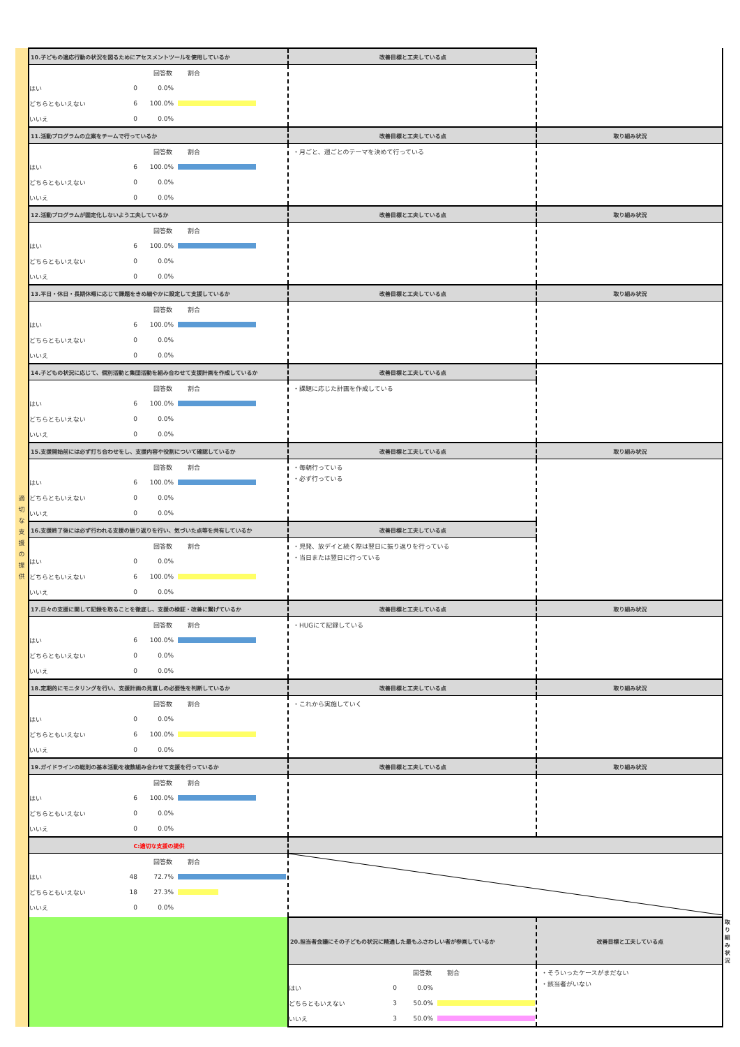| 適 切 な 支 援 の 提 供 | 10.子どもの適応行動の状況を図るためにアセスメントツールを使用しているか | 改善目標と工夫している点 | | |
| | 回答数 割合 はい 0 0.0% どちらともいえない 6 100.0% いいえ 0 0.0% | | | |
| | 11.活動プログラムの立案をチームで行っているか | 改善目標と工夫している点 | 取り組み状況 | |
| | 回答数 割合 はい 6 100.0% どちらともいえない 0 0.0% いいえ 0 0.0% | ・月ごと、週ごとのテーマを決めて行っている | | |
| | 12.活動プログラムが固定化しないよう工夫しているか | 改善目標と工夫している点 | 取り組み状況 | |
| | 回答数 割合 はい 6 100.0% どちらともいえない 0 0.0% いいえ 0 0.0% | | | |
| | 13.平日・休日・長期休暇に応じて課題をきめ細やかに設定して支援しているか | 改善目標と工夫している点 | 取り組み状況 | |
| | 回答数 割合 はい 6 100.0% どちらともいえない 0 0.0% いいえ 0 0.0% | | | |
| | 14.子どもの状況に応じて、個別活動と集団活動を組み合わせて支援計画を作成しているか | 改善目標と工夫している点 | | |
| | 回答数 割合 はい 6 100.0% どちらともいえない 0 0.0% いいえ 0 0.0% | ・課題に応じた計画を作成している | | |
| | 15.支援開始前には必ず打ち合わせをし、支援内容や役割について確認しているか | 改善目標と工夫している点 | 取り組み状況 | |
| | 回答数 割合 はい 6 100.0% どちらともいえない 0 0.0% いいえ 0 0.0% | ・毎朝行っている ・必ず行っている | | |
| | 16.支援終了後には必ず行われる支援の振り返りを行い、気づいた点等を共有しているか | 改善目標と工夫している点 | | |
| | 回答数 割合 はい 0 0.0% どちらともいえない 6 100.0% いいえ 0 0.0% | ・児発、放デイと続く際は翌日に振り返りを行っている ・当日または翌日に行っている | | |
| | 17.日々の支援に関して記録を取ることを徹底し、支援の検証・改善に繋げているか | 改善目標と工夫している点 | 取り組み状況 | |
| | 回答数 割合 はい 6 100.0% どちらともいえない 0 0.0% いいえ 0 0.0% | ・HUGにて記録している | | |
| | 18.定期的にモニタリングを行い、支援計画の見直しの必要性を判断しているか | 改善目標と工夫している点 | 取り組み状況 | |
| | 回答数 割合 はい 0 0.0% どちらともいえない 6 100.0% いいえ 0 0.0% | ・これから実施していく | | |
| | 19.ガイドラインの総則の基本活動を複数組み合わせて支援を行っているか | 改善目標と工夫している点 | 取り組み状況 | |
| | 回答数 割合 はい 6 100.0% どちらともいえない 0 0.0% いいえ 0 0.0% | | | |
| | C:適切な支援の提供 | | | |
| | 回答数 割合 はい 48 72.7% どちらともいえない 18 27.3% いいえ 0 0.0% | | | |
| | | 20.担当者会議にその子どもの状況に精通した最もふさわしい者が参画しているか | 改善目標と工夫している点 | 取り組み状況 |
| | | 回答数 割合 はい 0 0.0% どちらともいえない 3 50.0% いいえ 3 50.0% | ・そういったケースがまだない ・該当者がいない | |